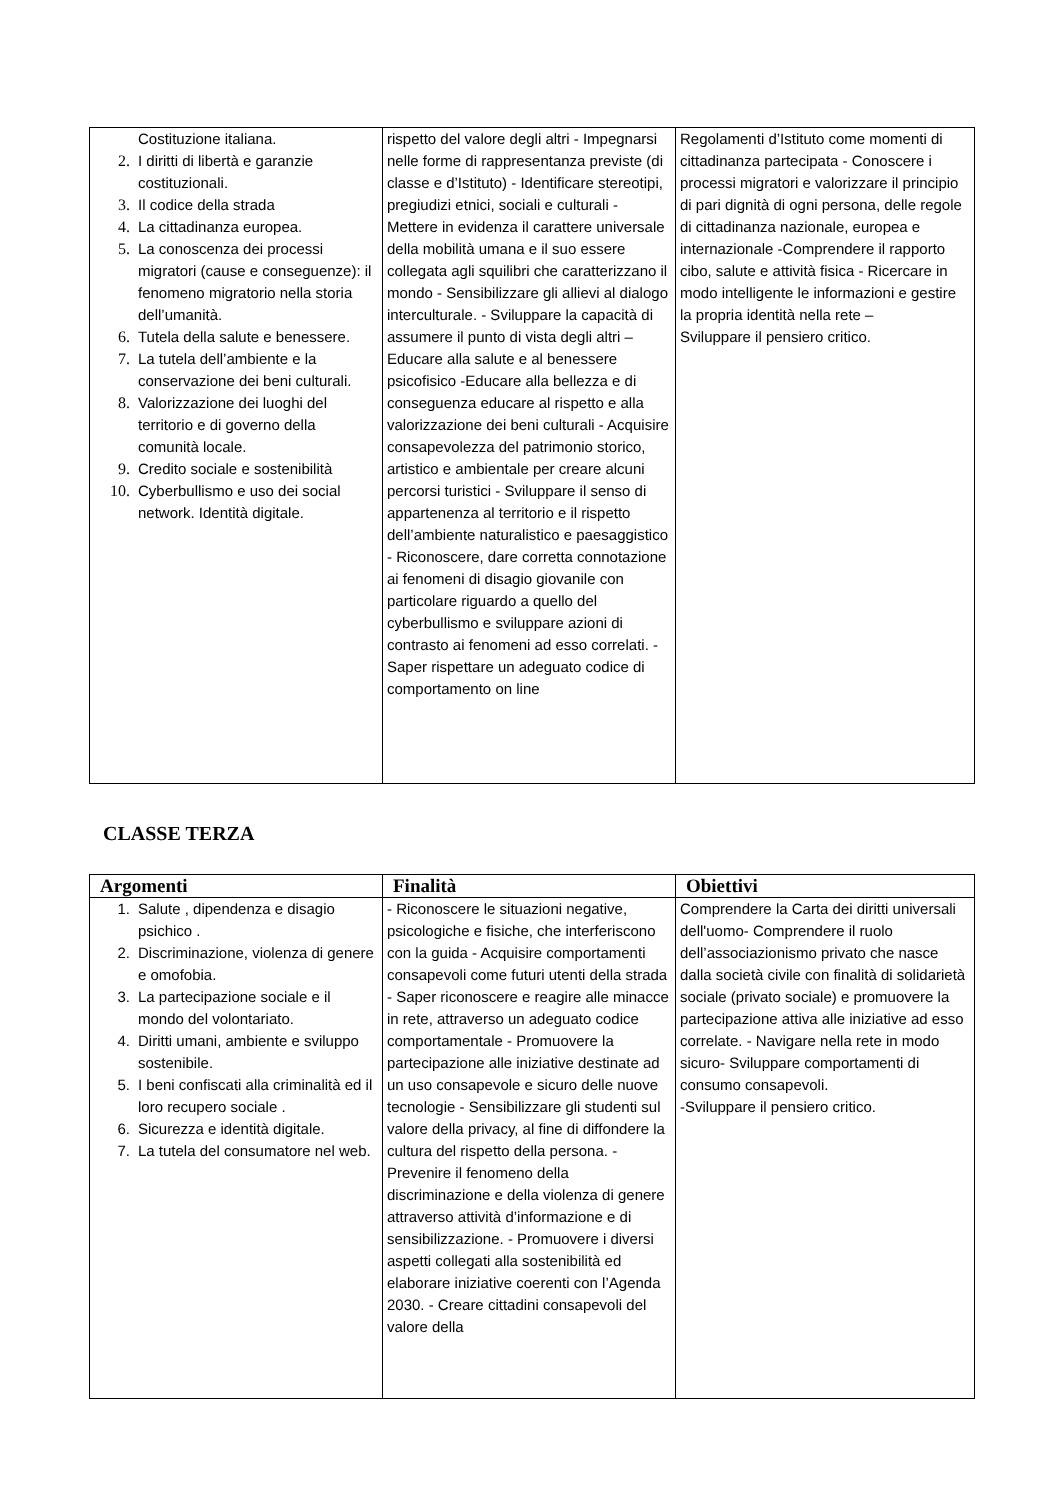| Costituzione italiana. 2. I diritti di libertà e garanzie costituzionali. 3. Il codice della strada 4. La cittadinanza europea. 5. La conoscenza dei processi migratori (cause e conseguenze): il fenomeno migratorio nella storia dell’umanità. 6. Tutela della salute e benessere. 7. La tutela dell’ambiente e la conservazione dei beni culturali. 8. Valorizzazione dei luoghi del territorio e di governo della comunità locale. 9. Credito sociale e sostenibilità 10. Cyberbullismo e uso dei social network. Identità digitale. | rispetto del valore degli altri - Impegnarsi nelle forme di rappresentanza previste (di classe e d’Istituto) - Identificare stereotipi, pregiudizi etnici, sociali e culturali - Mettere in evidenza il carattere universale della mobilità umana e il suo essere collegata agli squilibri che caratterizzano il mondo - Sensibilizzare gli allievi al dialogo interculturale. - Sviluppare la capacità di assumere il punto di vista degli altri – Educare alla salute e al benessere psicofisico -Educare alla bellezza e di conseguenza educare al rispetto e alla valorizzazione dei beni culturali - Acquisire consapevolezza del patrimonio storico, artistico e ambientale per creare alcuni percorsi turistici - Sviluppare il senso di appartenenza al territorio e il rispetto dell’ambiente naturalistico e paesaggistico - Riconoscere, dare corretta connotazione ai fenomeni di disagio giovanile con particolare riguardo a quello del cyberbullismo e sviluppare azioni di contrasto ai fenomeni ad esso correlati. - Saper rispettare un adeguato codice di comportamento on line | Regolamenti d’Istituto come momenti di cittadinanza partecipata - Conoscere i processi migratori e valorizzare il principio di pari dignità di ogni persona, delle regole di cittadinanza nazionale, europea e internazionale -Comprendere il rapporto cibo, salute e attività fisica - Ricercare in modo intelligente le informazioni e gestire la propria identità nella rete – Sviluppare il pensiero critico. |
CLASSE TERZA
| Argomenti | Finalità | Obiettivi |
| --- | --- | --- |
| 1. Salute , dipendenza e disagio psichico . 2. Discriminazione, violenza di genere e omofobia. 3. La partecipazione sociale e il mondo del volontariato. 4. Diritti umani, ambiente e sviluppo sostenibile. 5. I beni confiscati alla criminalità ed il loro recupero sociale . 6. Sicurezza e identità digitale. 7. La tutela del consumatore nel web. | - Riconoscere le situazioni negative, psicologiche e fisiche, che interferiscono con la guida - Acquisire comportamenti consapevoli come futuri utenti della strada - Saper riconoscere e reagire alle minacce in rete, attraverso un adeguato codice comportamentale - Promuovere la partecipazione alle iniziative destinate ad un uso consapevole e sicuro delle nuove tecnologie - Sensibilizzare gli studenti sul valore della privacy, al fine di diffondere la cultura del rispetto della persona. - Prevenire il fenomeno della discriminazione e della violenza di genere attraverso attività d’informazione e di sensibilizzazione. - Promuovere i diversi aspetti collegati alla sostenibilità ed elaborare iniziative coerenti con l’Agenda 2030. - Creare cittadini consapevoli del valore della | Comprendere la Carta dei diritti universali dell'uomo- Comprendere il ruolo dell’associazionismo privato che nasce dalla società civile con finalità di solidarietà sociale (privato sociale) e promuovere la partecipazione attiva alle iniziative ad esso correlate. - Navigare nella rete in modo sicuro- Sviluppare comportamenti di consumo consapevoli. -Sviluppare il pensiero critico. |